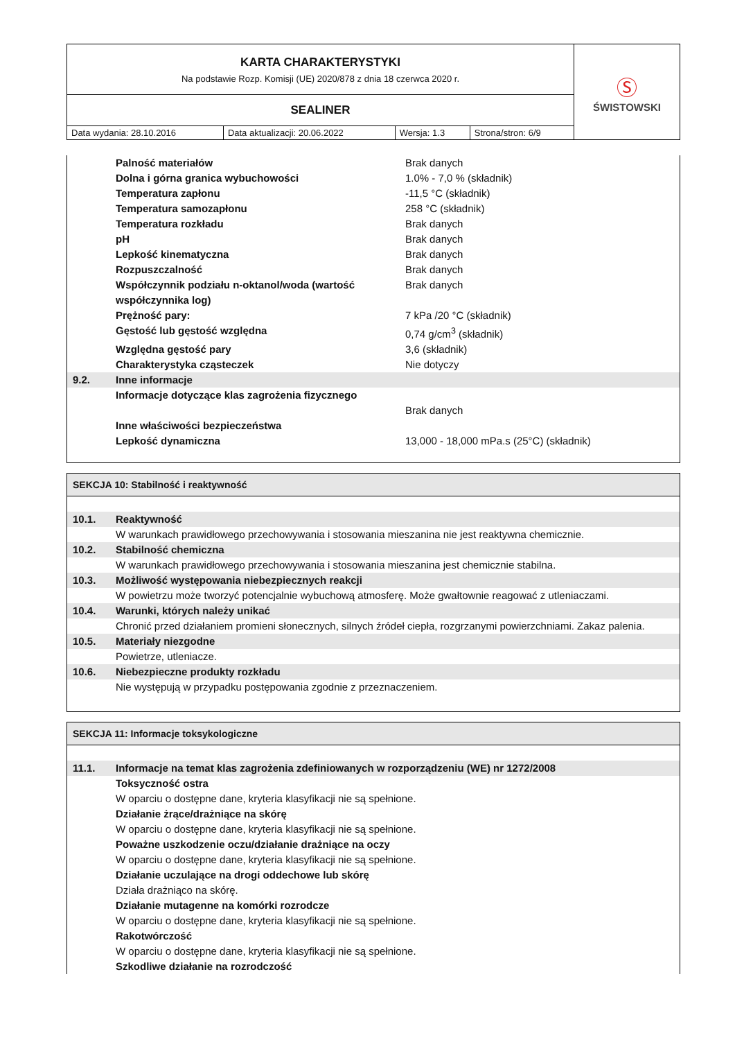| KARTA CHARAKTERYSTYKI Na podstawie Rozp. Komisji (UE) 2020/878 z dnia 18 czerwca 2020 r. | | | | Ⓢ ŚWISTOWSKI |
| SEALINER | | | | |
| Data wydania: 28.10.2016 | Data aktualizacji: 20.06.2022 | Wersja: 1.3 | Strona/stron: 6/9 | |
Palność materiałów Brak danych
Dolna i górna granica wybuchowości 1.0% - 7,0 % (składnik)
Temperatura zapłonu -11,5 °C (składnik)
Temperatura samozapłonu 258 °C (składnik)
Temperatura rozkładu Brak danych
pH Brak danych
Lepkość kinematyczna Brak danych
Rozpuszczalność Brak danych
Współczynnik podziału n-oktanol/woda (wartość współczynnika log) Brak danych
Prężność pary: 7 kPa /20 °C (składnik)
Gęstość lub gęstość względna 0,74 g/cm<sup>3</sup> (składnik)
Względna gęstość pary 3,6 (składnik)
Charakterystyka cząsteczek Nie dotyczy
9.2. Inne informacje
Informacje dotyczące klas zagrożenia fizycznego
Brak danych
Inne właściwości bezpieczeństwa
Lepkość dynamiczna 13,000 - 18,000 mPa.s (25°C) (składnik)
SEKCJA 10: Stabilność i reaktywność
10.1. Reaktywność
W warunkach prawidłowego przechowywania i stosowania mieszanina nie jest reaktywna chemicznie.
10.2. Stabilność chemiczna
W warunkach prawidłowego przechowywania i stosowania mieszanina jest chemicznie stabilna.
10.3. Możliwość występowania niebezpiecznych reakcji
W powietrzu może tworzyć potencjalnie wybuchową atmosferę. Może gwałtownie reagować z utleniaczami.
10.4. Warunki, których należy unikać
Chronić przed działaniem promieni słonecznych, silnych źródeł ciepła, rozgrzanymi powierzchniami. Zakaz palenia.
10.5. Materiały niezgodne
Powietrze, utleniacze.
10.6. Niebezpieczne produkty rozkładu
Nie występują w przypadku postępowania zgodnie z przeznaczeniem.
SEKCJA 11: Informacje toksykologiczne
11.1. Informacje na temat klas zagrożenia zdefiniowanych w rozporządzeniu (WE) nr 1272/2008
Toksyczność ostra
W oparciu o dostępne dane, kryteria klasyfikacji nie są spełnione.
Działanie żrące/drażniące na skórę
W oparciu o dostępne dane, kryteria klasyfikacji nie są spełnione.
Poważne uszkodzenie oczu/działanie drażniące na oczy
W oparciu o dostępne dane, kryteria klasyfikacji nie są spełnione.
Działanie uczulające na drogi oddechowe lub skórę
Działa drażniąco na skórę.
Działanie mutagenne na komórki rozrodcze
W oparciu o dostępne dane, kryteria klasyfikacji nie są spełnione.
Rakotwórczość
W oparciu o dostępne dane, kryteria klasyfikacji nie są spełnione.
Szkodliwe działanie na rozrodczość